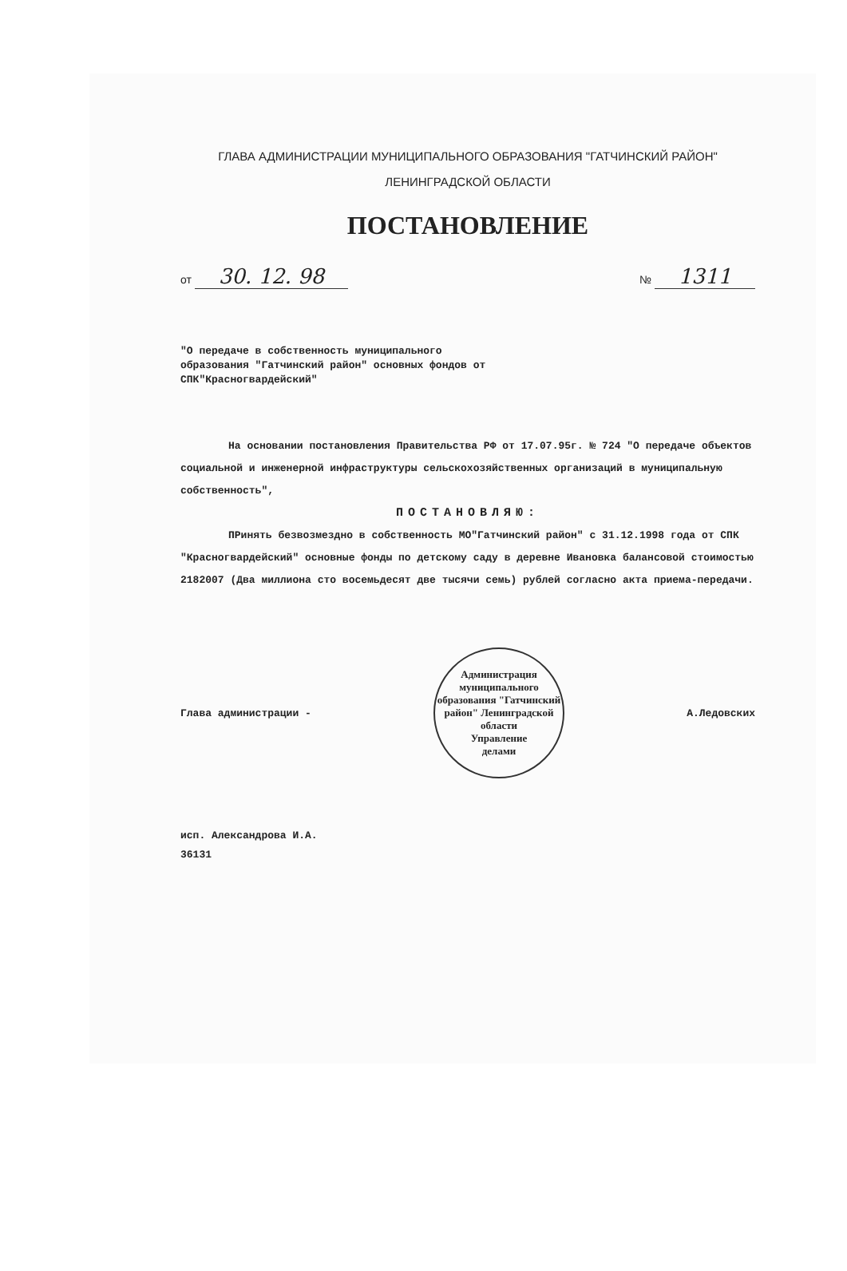ГЛАВА АДМИНИСТРАЦИИ МУНИЦИПАЛЬНОГО ОБРАЗОВАНИЯ "ГАТЧИНСКИЙ РАЙОН"
ЛЕНИНГРАДСКОЙ ОБЛАСТИ
ПОСТАНОВЛЕНИЕ
от 30. 12. 98
№ 1311
"О передаче в собственность муниципального образования "Гатчинский район" основных фондов от СПК"Красногвардейский"
На основании постановления Правительства РФ от 17.07.95г. № 724 "О передаче объектов социальной и инженерной инфраструктуры сельскохозяйственных организаций в муниципальную собственность",
ПОСТАНОВЛЯЮ:
ПРинять безвозмездно в собственность МО"Гатчинский район" с 31.12.1998 года от СПК "Красногвардейский" основные фонды по детскому саду в деревне Ивановка балансовой стоимостью 2182007 (Два миллиона сто восемьдесят две тысячи семь) рублей согласно акта приема-передачи.
Глава администрации -
Администрация муниципального образования "Гатчинский район" Ленинградской области
Управление
делами
А.Ледовских
исп. Александрова И.А.
36131